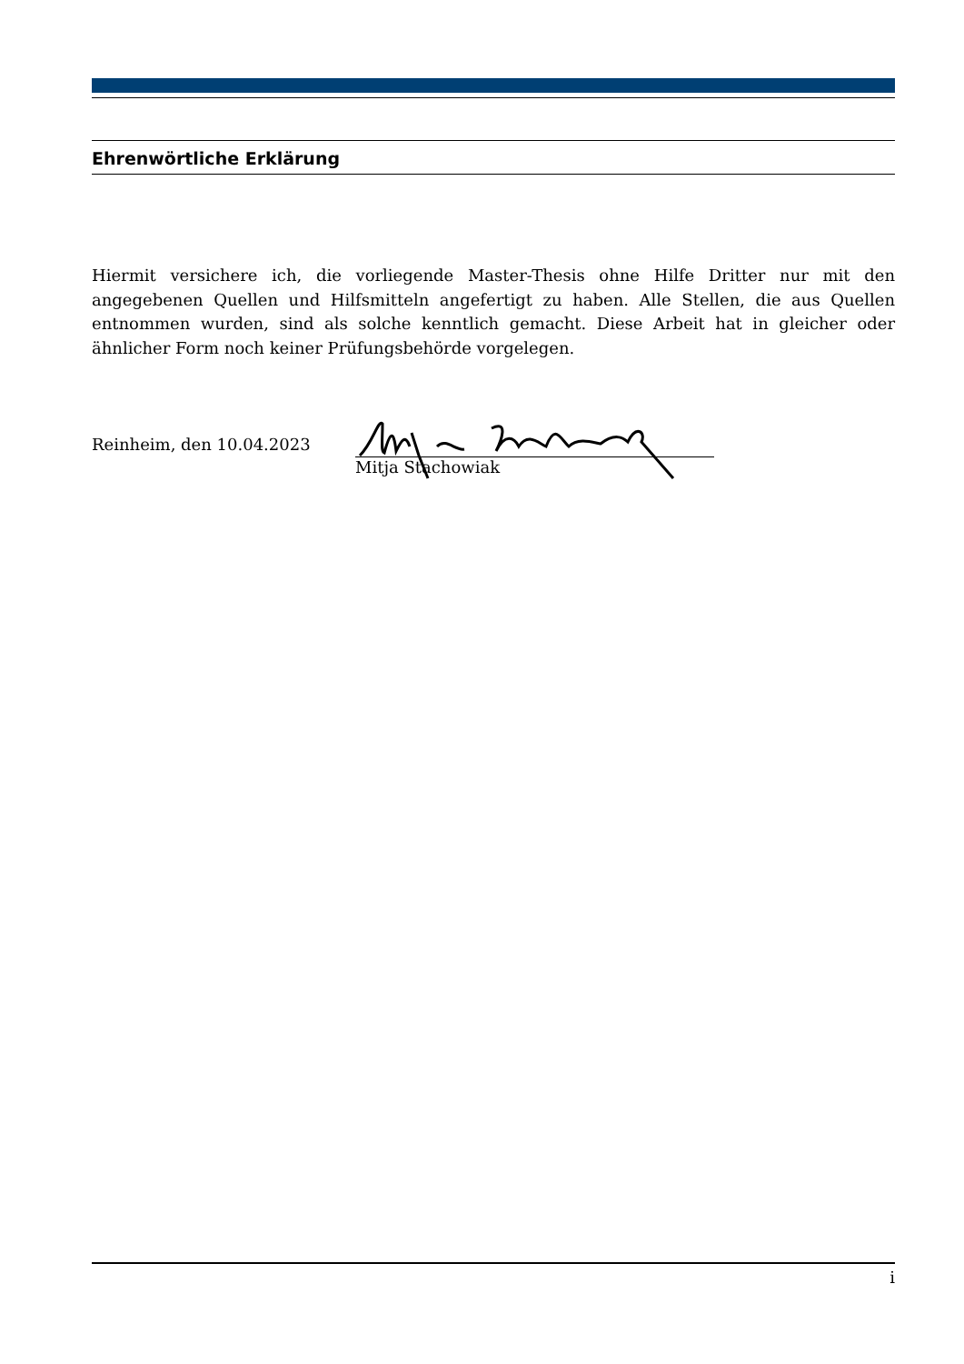Ehrenwörtliche Erklärung
Hiermit versichere ich, die vorliegende Master-Thesis ohne Hilfe Dritter nur mit den angegebenen Quellen und Hilfsmitteln angefertigt zu haben. Alle Stellen, die aus Quellen entnommen wurden, sind als solche kenntlich gemacht. Diese Arbeit hat in gleicher oder ähnlicher Form noch keiner Prüfungsbehörde vorgelegen.
Reinheim, den 10.04.2023
Mitja Stachowiak
i